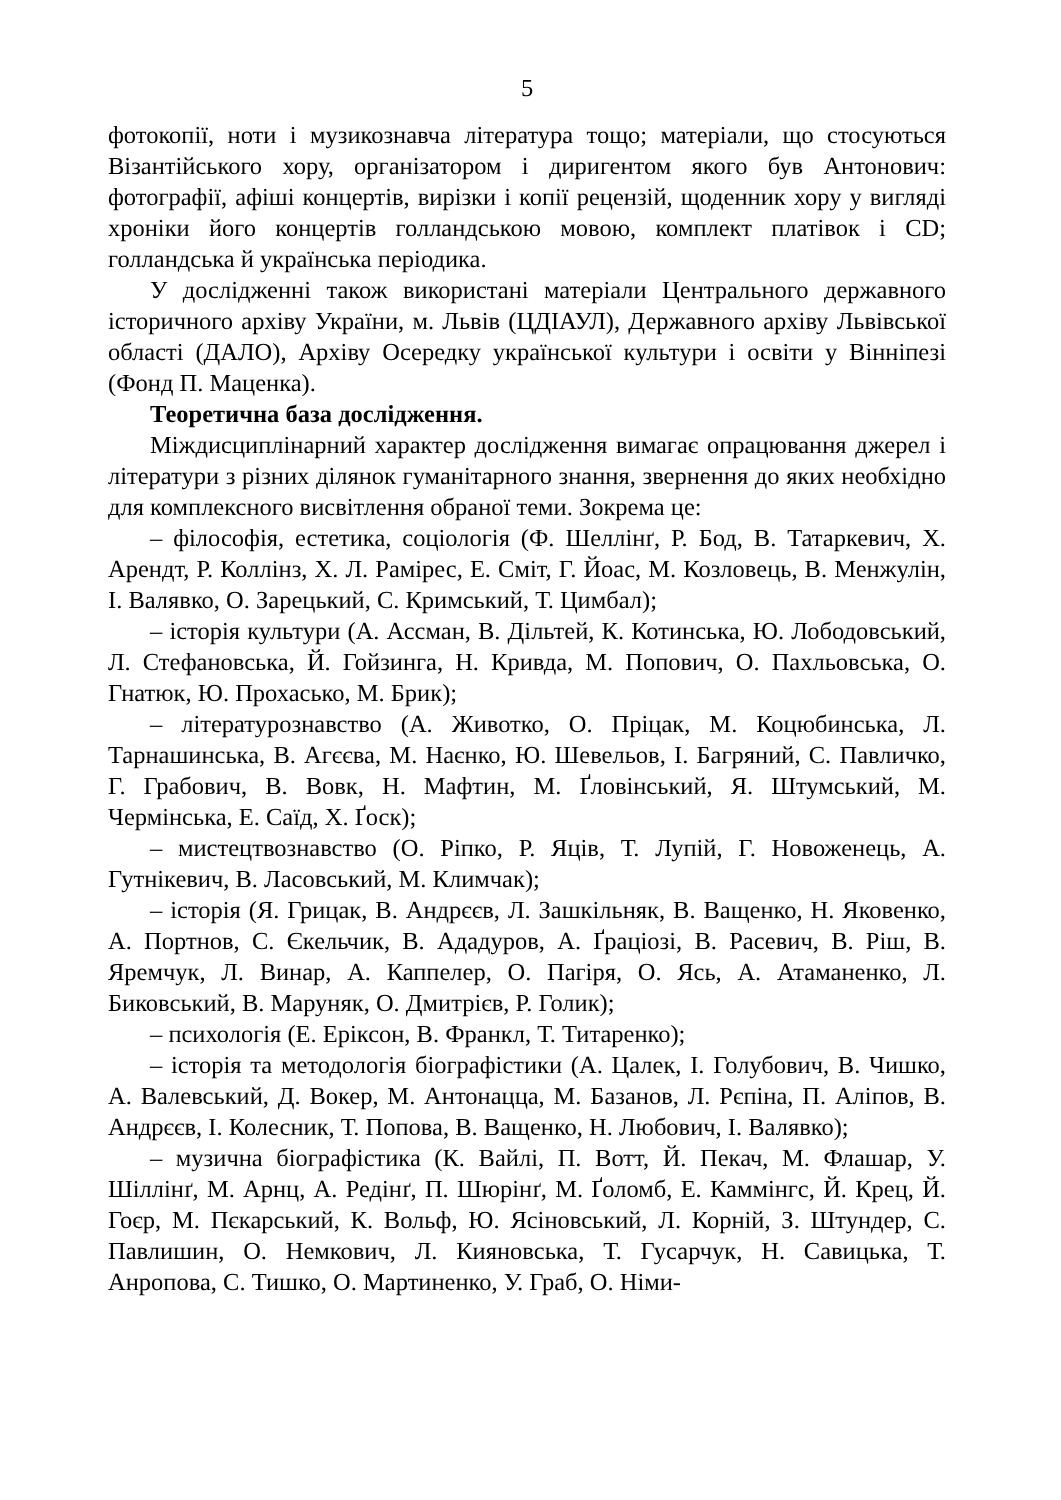5
фотокопії, ноти і музикознавча література тощо; матеріали, що стосуються Візантійського хору, організатором і диригентом якого був Антонович: фотографії, афіші концертів, вирізки і копії рецензій, щоденник хору у вигляді хроніки його концертів голландською мовою, комплект платівок і CD; голландська й українська періодика.
У дослідженні також використані матеріали Центрального державного історичного архіву України, м. Львів (ЦДІАУЛ), Державного архіву Львівської області (ДАЛО), Архіву Осередку української культури і освіти у Вінніпезі (Фонд П. Маценка).
Теоретична база дослідження.
Міждисциплінарний характер дослідження вимагає опрацювання джерел і літератури з різних ділянок гуманітарного знання, звернення до яких необхідно для комплексного висвітлення обраної теми. Зокрема це:
– філософія, естетика, соціологія (Ф. Шеллінґ, Р. Бод, В. Татаркевич, Х. Арендт, Р. Коллінз, Х. Л. Рамірес, Е. Сміт, Г. Йоас, М. Козловець, В. Менжулін, І. Валявко, О. Зарецький, С. Кримський, Т. Цимбал);
– історія культури (А. Ассман, В. Дільтей, К. Котинська, Ю. Лободовський, Л. Стефановська, Й. Гойзинга, Н. Кривда, М. Попович, О. Пахльовська, О. Гнатюк, Ю. Прохасько, М. Брик);
– літературознавство (А. Животко, О. Пріцак, М. Коцюбинська, Л. Тарнашинська, В. Агєєва, М. Наєнко, Ю. Шевельов, І. Багряний, С. Павличко, Г. Грабович, В. Вовк, Н. Мафтин, М. Ґловінський, Я. Штумський, М. Чермінська, Е. Саїд, Х. Ґоск);
– мистецтвознавство (О. Ріпко, Р. Яців, Т. Лупій, Г. Новоженець, А. Гутнікевич, В. Ласовський, М. Климчак);
– історія (Я. Грицак, В. Андрєєв, Л. Зашкільняк, В. Ващенко, Н. Яковенко, А. Портнов, С. Єкельчик, В. Ададуров, А. Ґраціозі, В. Расевич, В. Ріш, В. Яремчук, Л. Винар, А. Каппелер, О. Пагіря, О. Ясь, А. Атаманенко, Л. Биковський, В. Маруняк, О. Дмитрієв, Р. Голик);
– психологія (Е. Еріксон, В. Франкл, Т. Титаренко);
– історія та методологія біографістики (А. Цалек, І. Голубович, В. Чишко, А. Валевський, Д. Вокер, М. Антонацца, М. Базанов, Л. Рєпіна, П. Аліпов, В. Андрєєв, І. Колесник, Т. Попова, В. Ващенко, Н. Любович, І. Валявко);
– музична біографістика (К. Вайлі, П. Вотт, Й. Пекач, М. Флашар, У. Шіллінґ, М. Арнц, А. Редінґ, П. Шюрінґ, М. Ґоломб, Е. Каммінгс, Й. Крец, Й. Гоєр, М. Пєкарський, К. Вольф, Ю. Ясіновський, Л. Корній, З. Штундер, С. Павлишин, О. Немкович, Л. Кияновська, Т. Гусарчук, Н. Савицька, Т. Анропова, С. Тишко, О. Мартиненко, У. Граб, О. Німи-